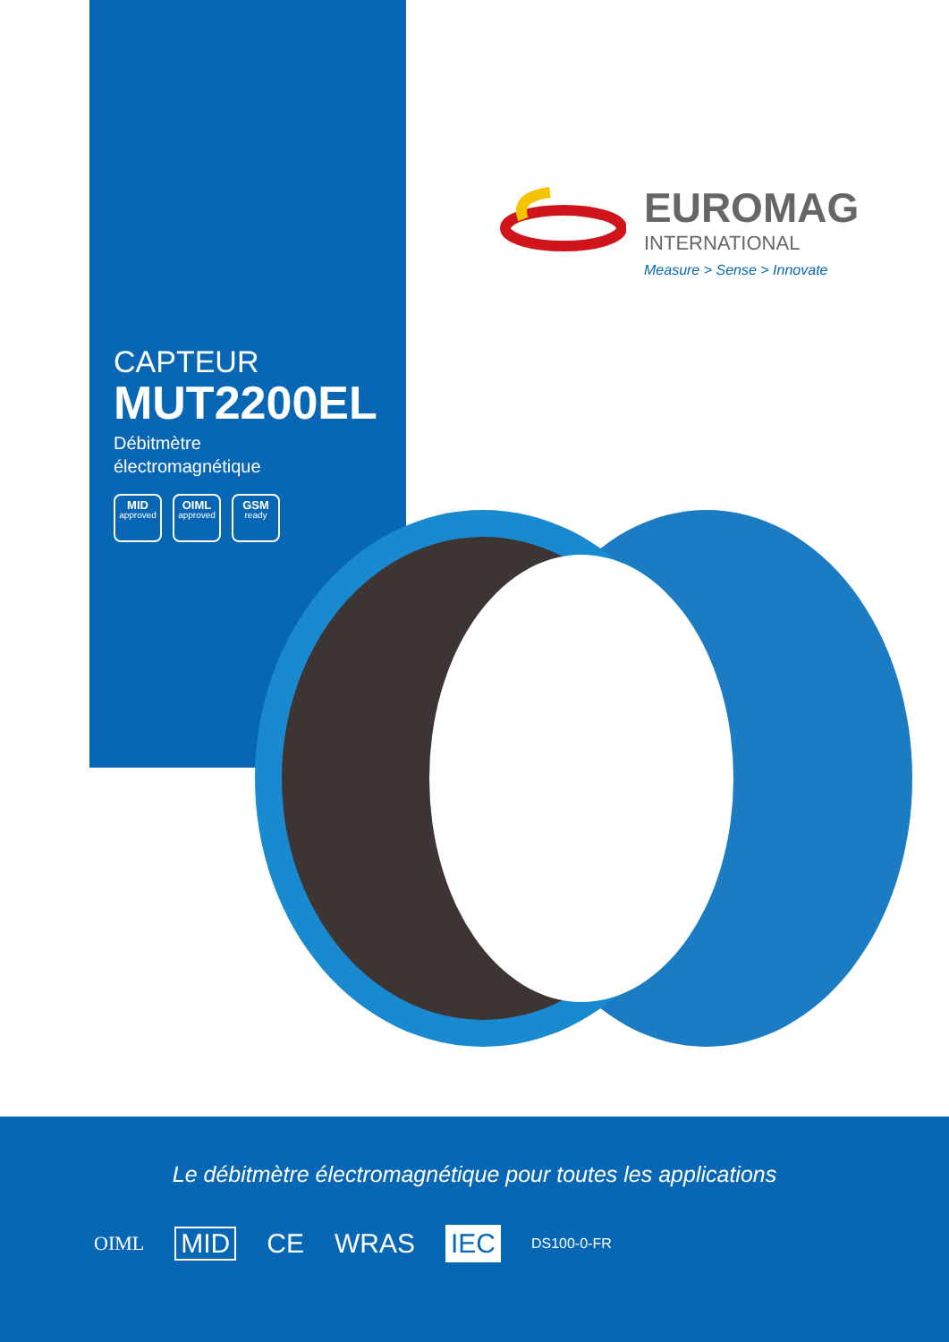EUROMAG
INTERNATIONAL
Measure > Sense > Innovate
CAPTEUR
MUT2200EL
Débitmètre
électromagnétique
MID
approved
OIML
approved
GSM
ready
Le débitmètre électromagnétique pour toutes les applications
OIML MID CE WRAS IEC DS100-0-FR